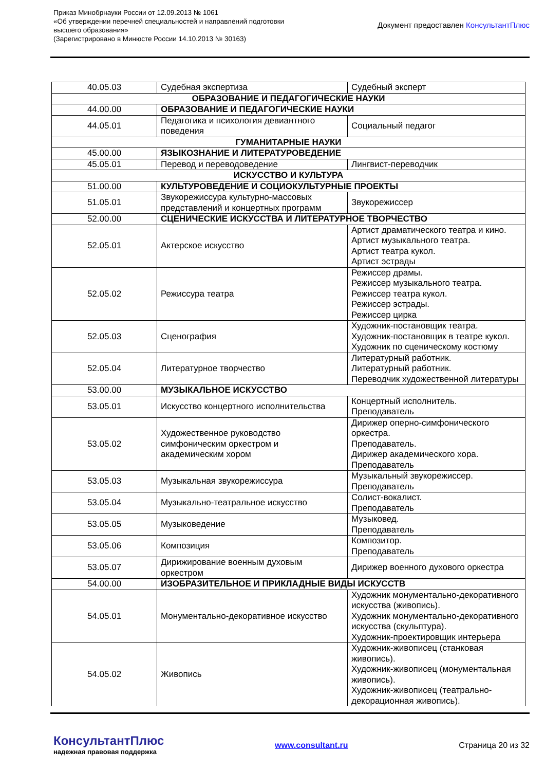Приказ Минобрнауки России от 12.09.2013 № 1061
«Об утверждении перечней специальностей и направлений подготовки
высшего образования»
(Зарегистрировано в Минюсте России 14.10.2013 № 30163)
Документ предоставлен КонсультантПлюс
| 40.05.03 | Судебная экспертиза | Судебный эксперт |
| ОБРАЗОВАНИЕ И ПЕДАГОГИЧЕСКИЕ НАУКИ | | |
| 44.00.00 | ОБРАЗОВАНИЕ И ПЕДАГОГИЧЕСКИЕ НАУКИ | |
| 44.05.01 | Педагогика и психология девиантного поведения | Социальный педагог |
| ГУМАНИТАРНЫЕ НАУКИ | | |
| 45.00.00 | ЯЗЫКОЗНАНИЕ И ЛИТЕРАТУРОВЕДЕНИЕ | |
| 45.05.01 | Перевод и переводоведение | Лингвист-переводчик |
| ИСКУССТВО И КУЛЬТУРА | | |
| 51.00.00 | КУЛЬТУРОВЕДЕНИЕ И СОЦИОКУЛЬТУРНЫЕ ПРОЕКТЫ | |
| 51.05.01 | Звукорежиссура культурно-массовых представлений и концертных программ | Звукорежиссер |
| 52.00.00 | СЦЕНИЧЕСКИЕ ИСКУССТВА И ЛИТЕРАТУРНОЕ ТВОРЧЕСТВО | |
| 52.05.01 | Актерское искусство | Артист драматического театра и кино. Артист музыкального театра. Артист театра кукол. Артист эстрады |
| 52.05.02 | Режиссура театра | Режиссер драмы. Режиссер музыкального театра. Режиссер театра кукол. Режиссер эстрады. Режиссер цирка |
| 52.05.03 | Сценография | Художник-постановщик театра. Художник-постановщик в театре кукол. Художник по сценическому костюму |
| 52.05.04 | Литературное творчество | Литературный работник. Литературный работник. Переводчик художественной литературы |
| 53.00.00 | МУЗЫКАЛЬНОЕ ИСКУССТВО | |
| 53.05.01 | Искусство концертного исполнительства | Концертный исполнитель. Преподаватель |
| 53.05.02 | Художественное руководство симфоническим оркестром и академическим хором | Дирижер оперно-симфонического оркестра. Преподаватель. Дирижер академического хора. Преподаватель |
| 53.05.03 | Музыкальная звукорежиссура | Музыкальный звукорежиссер. Преподаватель |
| 53.05.04 | Музыкально-театральное искусство | Солист-вокалист. Преподаватель |
| 53.05.05 | Музыковедение | Музыковед. Преподаватель |
| 53.05.06 | Композиция | Композитор. Преподаватель |
| 53.05.07 | Дирижирование военным духовым оркестром | Дирижер военного духового оркестра |
| 54.00.00 | ИЗОБРАЗИТЕЛЬНОЕ И ПРИКЛАДНЫЕ ВИДЫ ИСКУССТВ | |
| 54.05.01 | Монументально-декоративное искусство | Художник монументально-декоративного искусства (живопись). Художник монументально-декоративного искусства (скульптура). Художник-проектировщик интерьера |
| 54.05.02 | Живопись | Художник-живописец (станковая живопись). Художник-живописец (монументальная живопись). Художник-живописец (театрально-декорационная живопись). |
КонсультантПлюс
надежная правовая поддержка
www.consultant.ru Страница 20 из 32